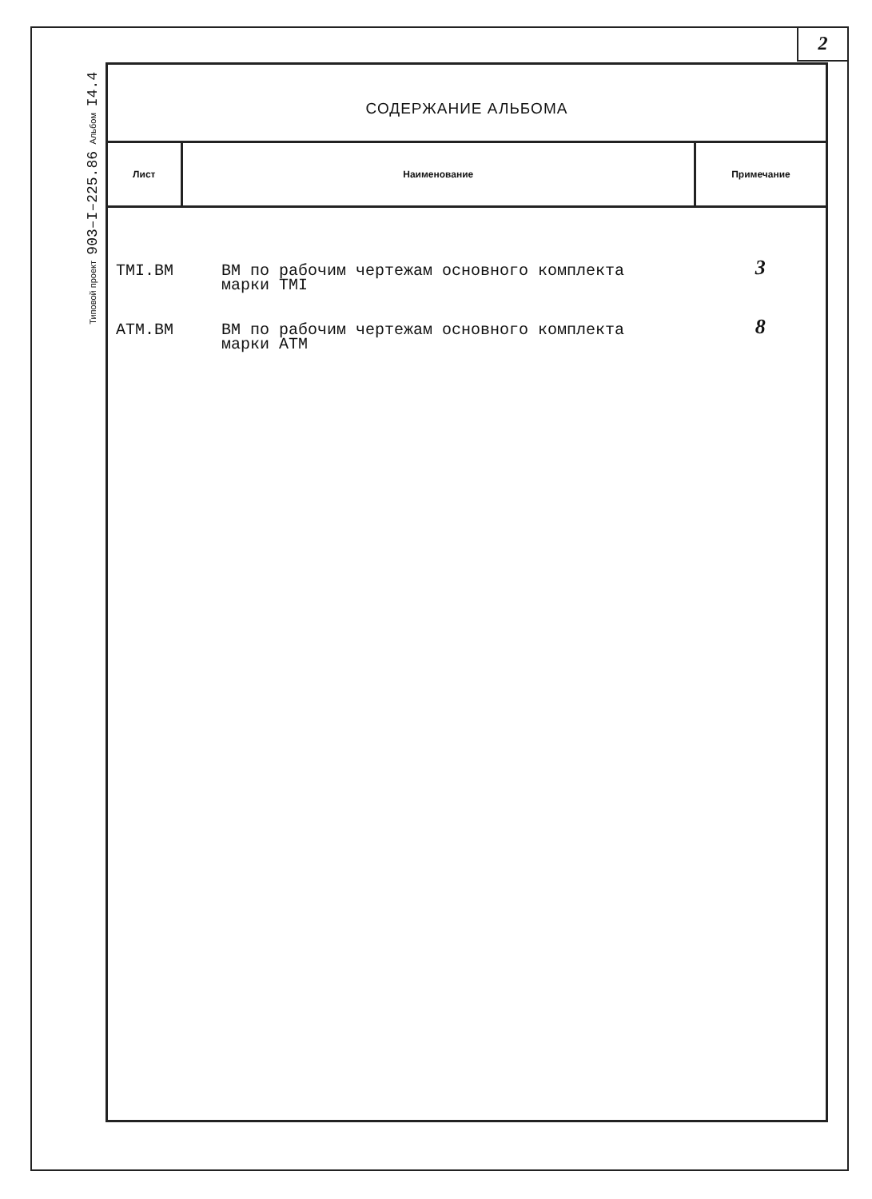2
I4.4
Альбом
903–I–225.86
Типовой проект
СОДЕРЖАНИЕ АЛЬБОМА
| Лист | Наименование | Примечание |
| --- | --- | --- |
| TMI.BM | BM по рабочим чертежам основного комплекта марки TMI | 3 |
| ATM.BM | BM по рабочим чертежам основного комплекта марки ATM | 8 |